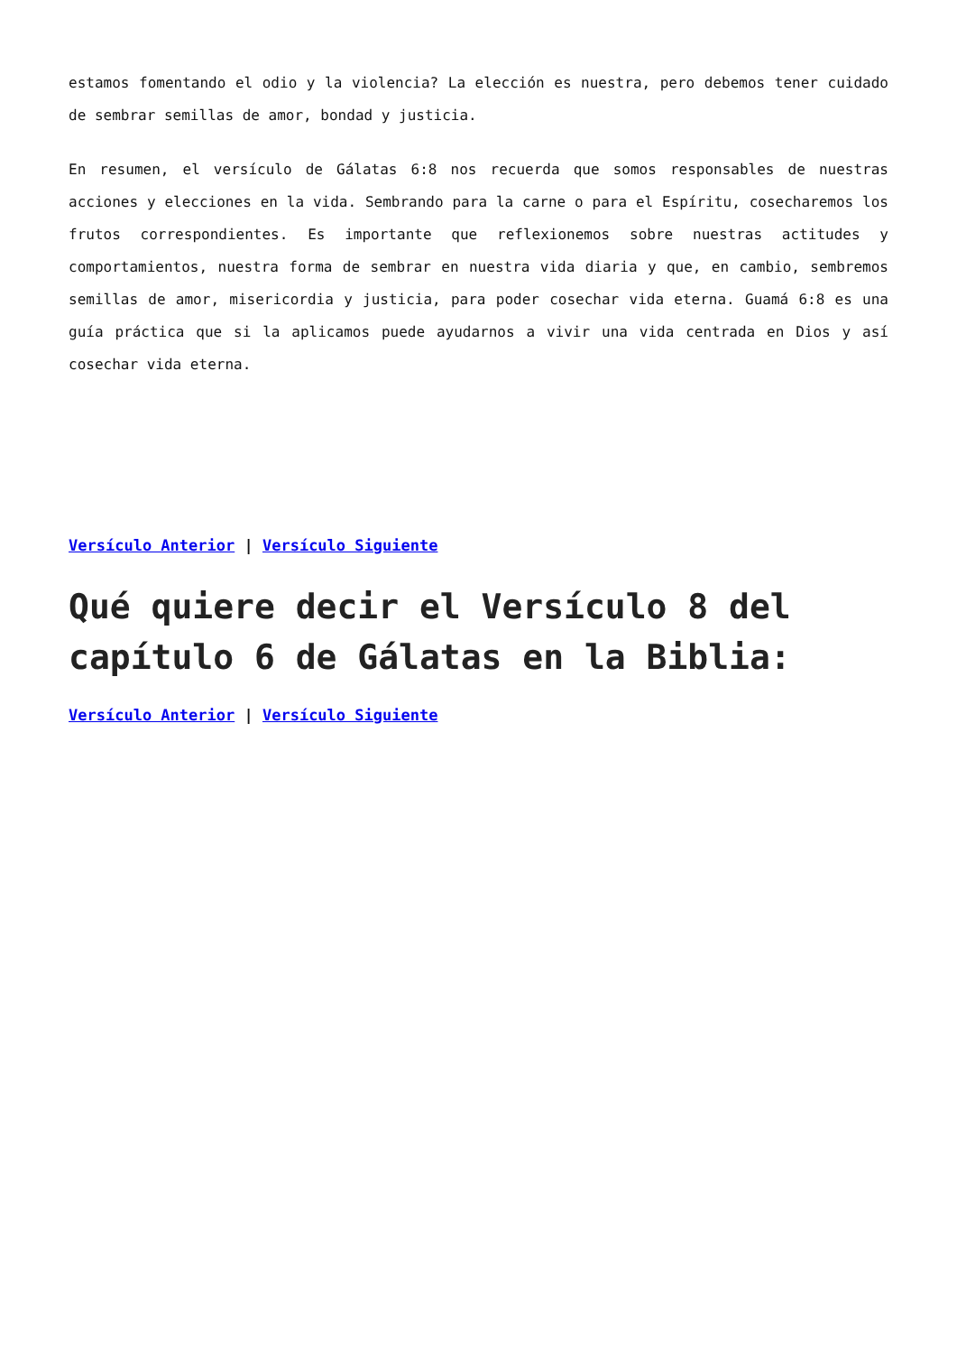estamos fomentando el odio y la violencia? La elección es nuestra, pero debemos tener cuidado de sembrar semillas de amor, bondad y justicia.
En resumen, el versículo de Gálatas 6:8 nos recuerda que somos responsables de nuestras acciones y elecciones en la vida. Sembrando para la carne o para el Espíritu, cosecharemos los frutos correspondientes. Es importante que reflexionemos sobre nuestras actitudes y comportamientos, nuestra forma de sembrar en nuestra vida diaria y que, en cambio, sembremos semillas de amor, misericordia y justicia, para poder cosechar vida eterna. Guamá 6:8 es una guía práctica que si la aplicamos puede ayudarnos a vivir una vida centrada en Dios y así cosechar vida eterna.
Versículo Anterior | Versículo Siguiente
Qué quiere decir el Versículo 8 del capítulo 6 de Gálatas en la Biblia:
Versículo Anterior | Versículo Siguiente